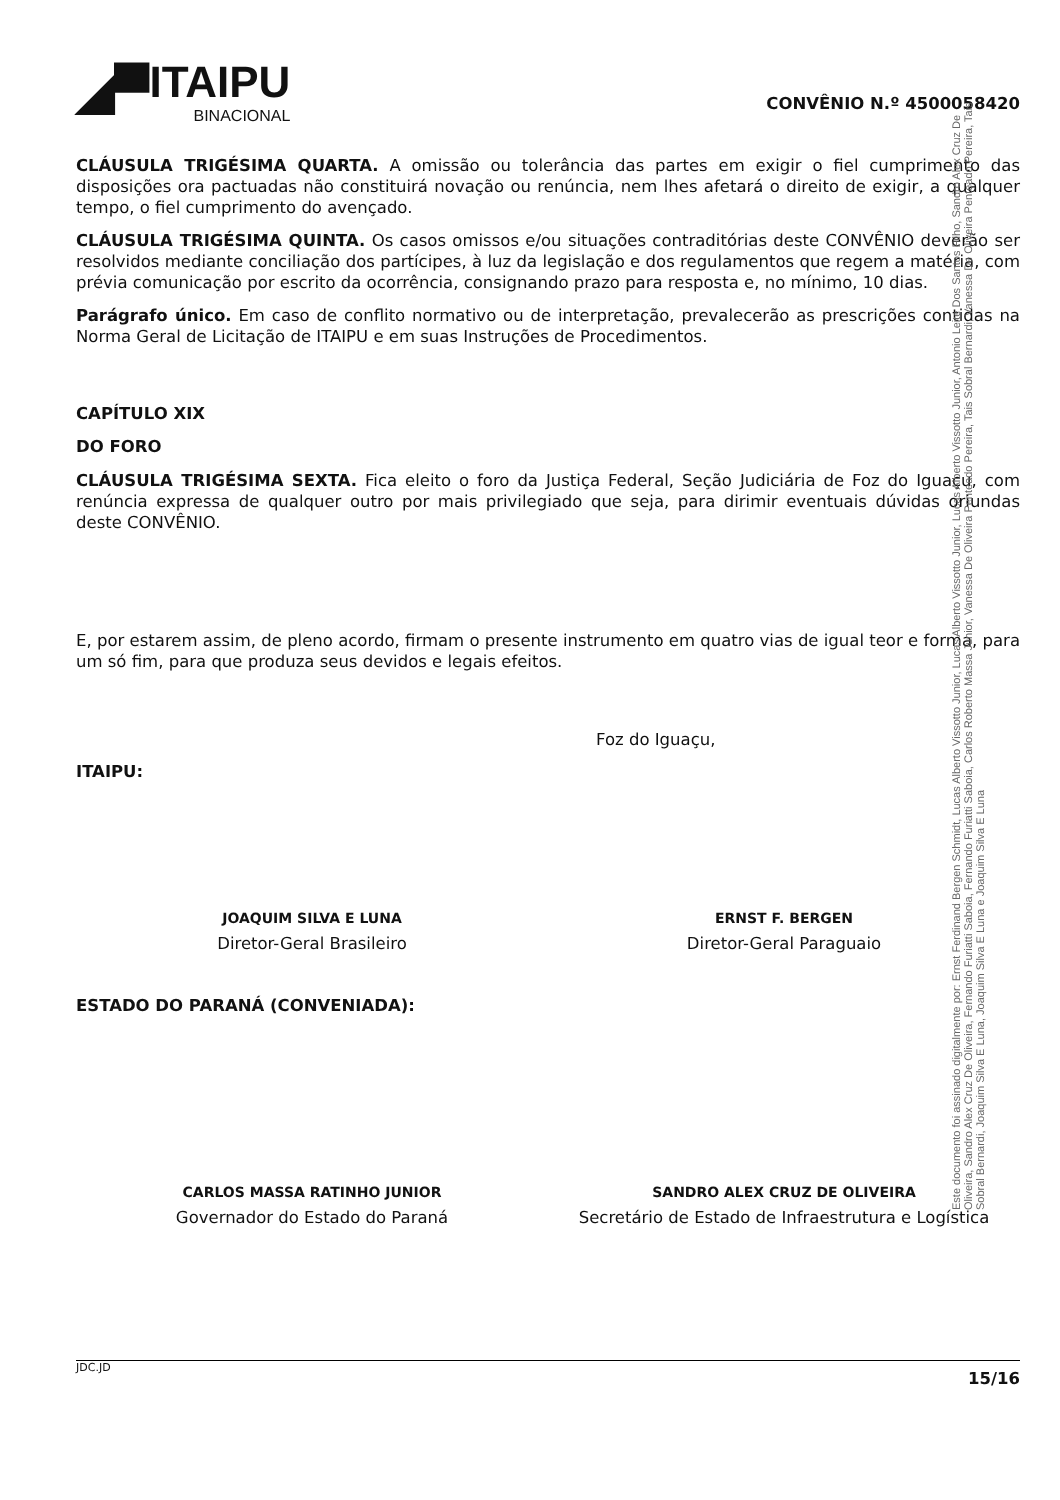◢▀ ITAIPU
BINACIONAL
CONVÊNIO N.º 4500058420
CLÁUSULA TRIGÉSIMA QUARTA. A omissão ou tolerância das partes em exigir o fiel cumprimento das disposições ora pactuadas não constituirá novação ou renúncia, nem lhes afetará o direito de exigir, a qualquer tempo, o fiel cumprimento do avençado.
CLÁUSULA TRIGÉSIMA QUINTA. Os casos omissos e/ou situações contraditórias deste CONVÊNIO deverão ser resolvidos mediante conciliação dos partícipes, à luz da legislação e dos regulamentos que regem a matéria, com prévia comunicação por escrito da ocorrência, consignando prazo para resposta e, no mínimo, 10 dias.
Parágrafo único. Em caso de conflito normativo ou de interpretação, prevalecerão as prescrições contidas na Norma Geral de Licitação de ITAIPU e em suas Instruções de Procedimentos.
CAPÍTULO XIX
DO FORO
CLÁUSULA TRIGÉSIMA SEXTA. Fica eleito o foro da Justiça Federal, Seção Judiciária de Foz do Iguaçu, com renúncia expressa de qualquer outro por mais privilegiado que seja, para dirimir eventuais dúvidas oriundas deste CONVÊNIO.
E, por estarem assim, de pleno acordo, firmam o presente instrumento em quatro vias de igual teor e forma, para um só fim, para que produza seus devidos e legais efeitos.
Foz do Iguaçu,
ITAIPU:
JOAQUIM SILVA E LUNA
Diretor-Geral Brasileiro
ERNST F. BERGEN
Diretor-Geral Paraguaio
ESTADO DO PARANÁ (CONVENIADA):
CARLOS MASSA RATINHO JUNIOR
Governador do Estado do Paraná
SANDRO ALEX CRUZ DE OLIVEIRA
Secretário de Estado de Infraestrutura e Logística
JDC.JD 15/16
Este documento foi assinado digitalmente por: Ernst Ferdinand Bergen Schmidt, Lucas Alberto Vissotto Junior, Lucas Alberto Vissotto Junior, Lucas Alberto Vissotto Junior, Antonio Leite Dos Santos Filho, Sandro Alex Cruz De Oliveira, Sandro Alex Cruz De Oliveira, Fernando Furiatti Saboia, Fernando Furiatti Saboia, Carlos Roberto Massa Junior, Vanessa De Oliveira Penteado Pereira, Tais Sobral Bernardi, Vanessa De Oliveira Penteado Pereira, Tais Sobral Bernardi, Joaquim Silva E Luna, Joaquim Silva E Luna e Joaquim Silva E Luna